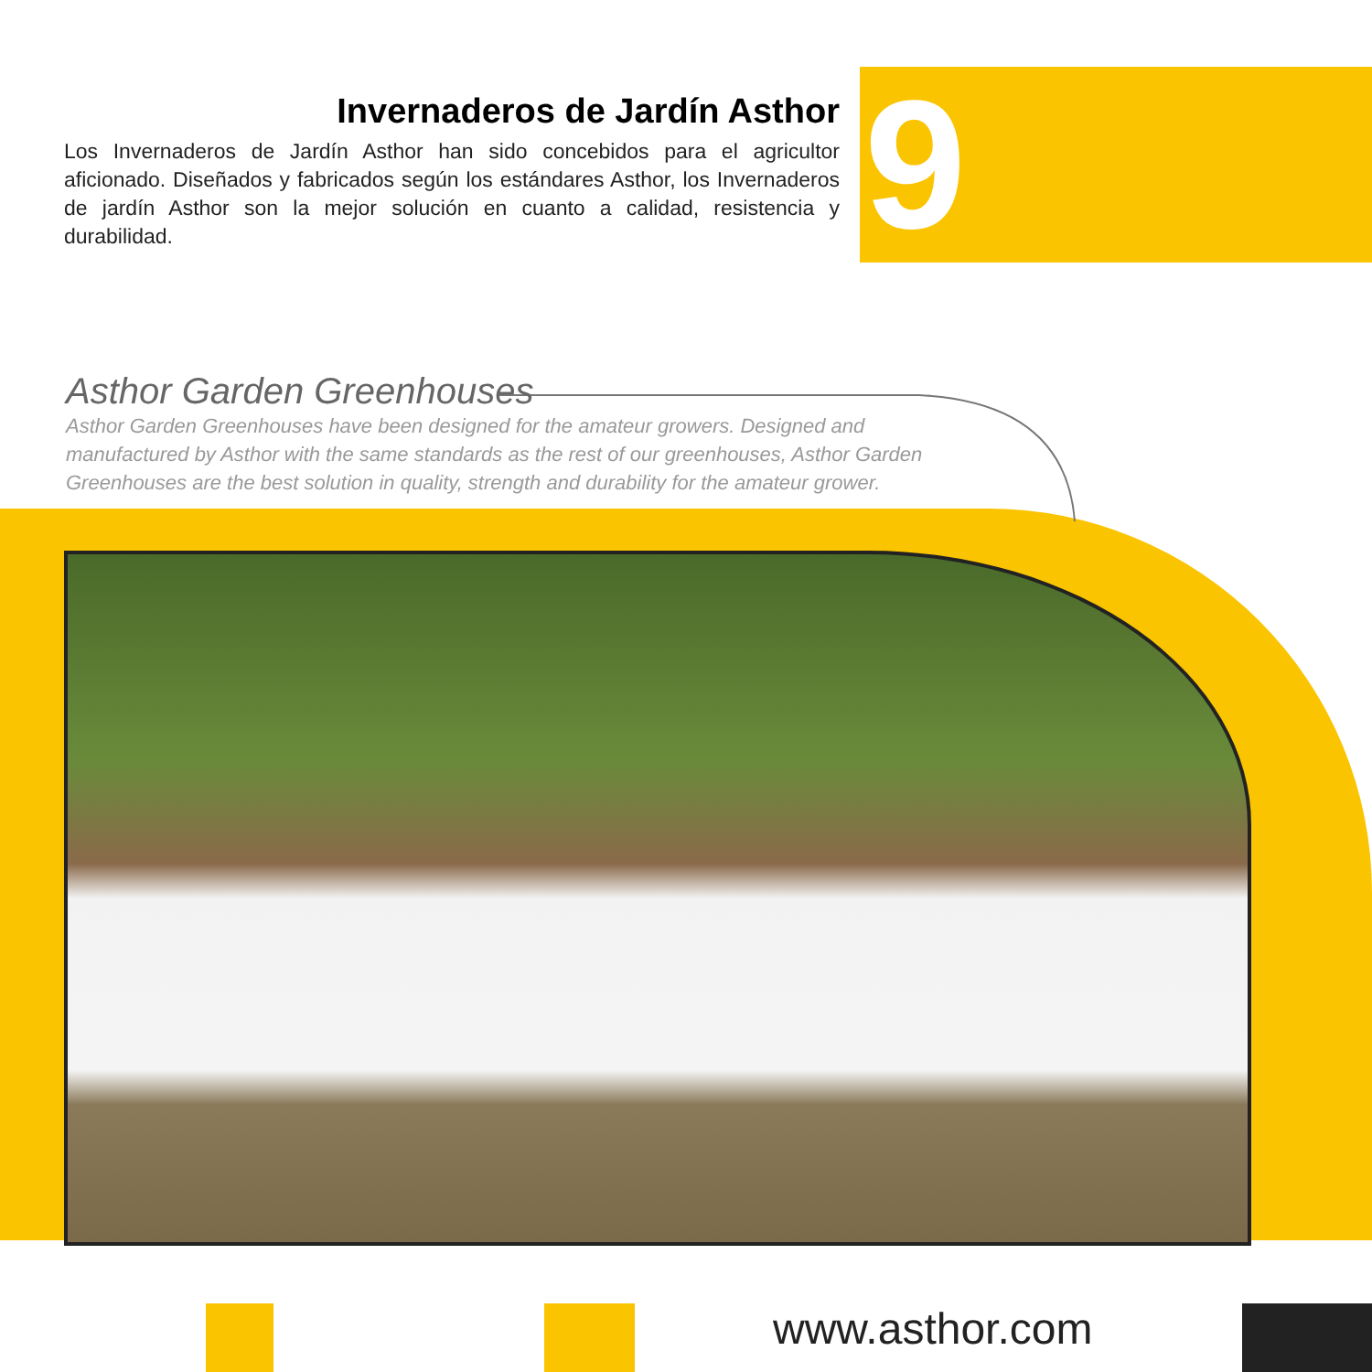Invernaderos de Jardín Asthor
Los Invernaderos de Jardín Asthor han sido concebidos para el agricultor aficionado. Diseñados y fabricados según los estándares Asthor, los Invernaderos de jardín Asthor son la mejor solución en cuanto a calidad, resistencia y durabilidad.
9
Asthor Garden Greenhouses
Asthor Garden Greenhouses have been designed for the amateur growers. Designed and manufactured by Asthor with the same standards as the rest of our greenhouses, Asthor Garden Greenhouses are the best solution in quality, strength and durability for the amateur grower.
www.asthor.com